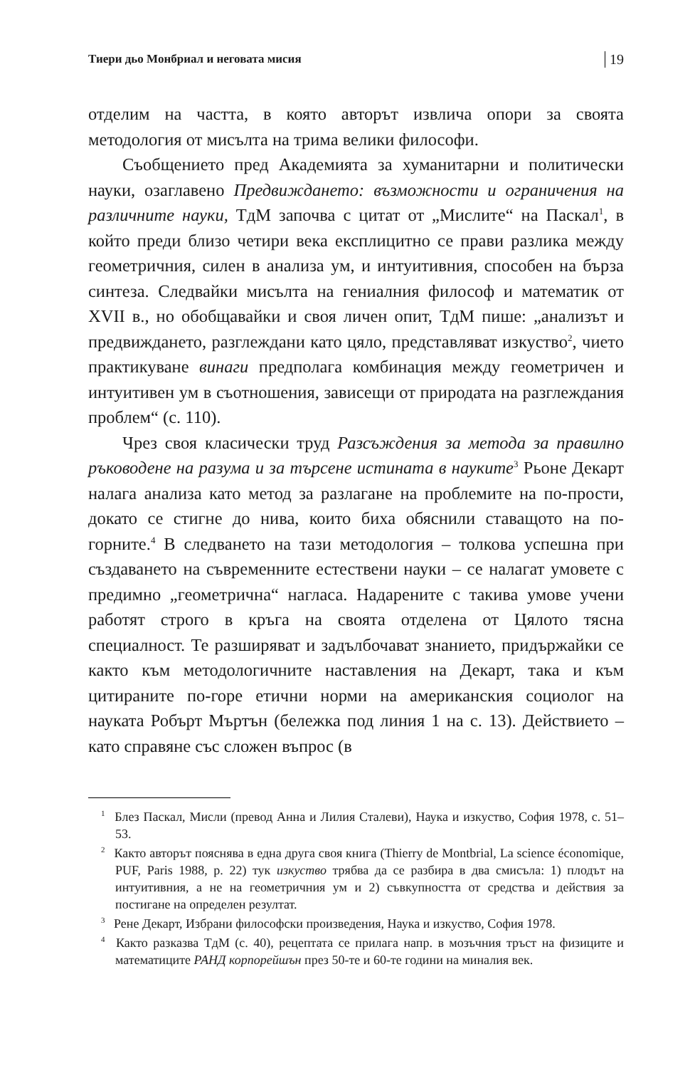Тиери дьо Монбриал и неговата мисия 19
отделим на частта, в която авторът извлича опори за своята методология от мисълта на трима велики философи.
Съобщението пред Академията за хуманитарни и политически науки, озаглавено Предвиждането: възможности и ограничения на различните науки, ТдМ започва с цитат от „Мислите“ на Паскал<sup>1</sup>, в който преди близо четири века експлицитно се прави разлика между геометричния, силен в анализа ум, и интуитивния, способен на бърза синтеза. Следвайки мисълта на гениалния философ и математик от XVII в., но обобщавайки и своя личен опит, ТдМ пише: „анализът и предвиждането, разглеждани като цяло, представляват изкуство<sup>2</sup>, чието практикуване винаги предполага комбинация между геометричен и интуитивен ум в съотношения, зависещи от природата на разглеждания проблем“ (с. 110).
Чрез своя класически труд Разсъждения за метода за правилно ръководене на разума и за търсене истината в науките<sup>3</sup> Рьоне Декарт налага анализа като метод за разлагане на проблемите на по-прости, докато се стигне до нива, които биха обяснили ставащото на по-горните.<sup>4</sup> В следването на тази методология – толкова успешна при създаването на съвременните естествени науки – се налагат умовете с предимно „геометрична“ нагласа. Надарените с такива умове учени работят строго в кръга на своята отделена от Цялото тясна специалност. Те разширяват и задълбочават знанието, придържайки се както към методологичните наставления на Декарт, така и към цитираните по-горе етични норми на американския социолог на науката Робърт Мъртън (бележка под линия 1 на с. 13). Действието – като справяне със сложен въпрос (в
<sup>1</sup> Блез Паскал, Мисли (превод Анна и Лилия Сталеви), Наука и изкуство, София 1978, с. 51–53.
<sup>2</sup> Както авторът пояснява в една друга своя книга (Thierry de Montbrial, La science économique, PUF, Paris 1988, p. 22) тук изкуство трябва да се разбира в два смисъла: 1) плодът на интуитивния, а не на геометричния ум и 2) съвкупността от средства и действия за постигане на определен резултат.
<sup>3</sup> Рене Декарт, Избрани философски произведения, Наука и изкуство, София 1978.
<sup>4</sup> Както разказва ТдМ (с. 40), рецептата се прилага напр. в мозъчния тръст на физиците и математиците РАНД корпорейшън през 50-те и 60-те години на миналия век.